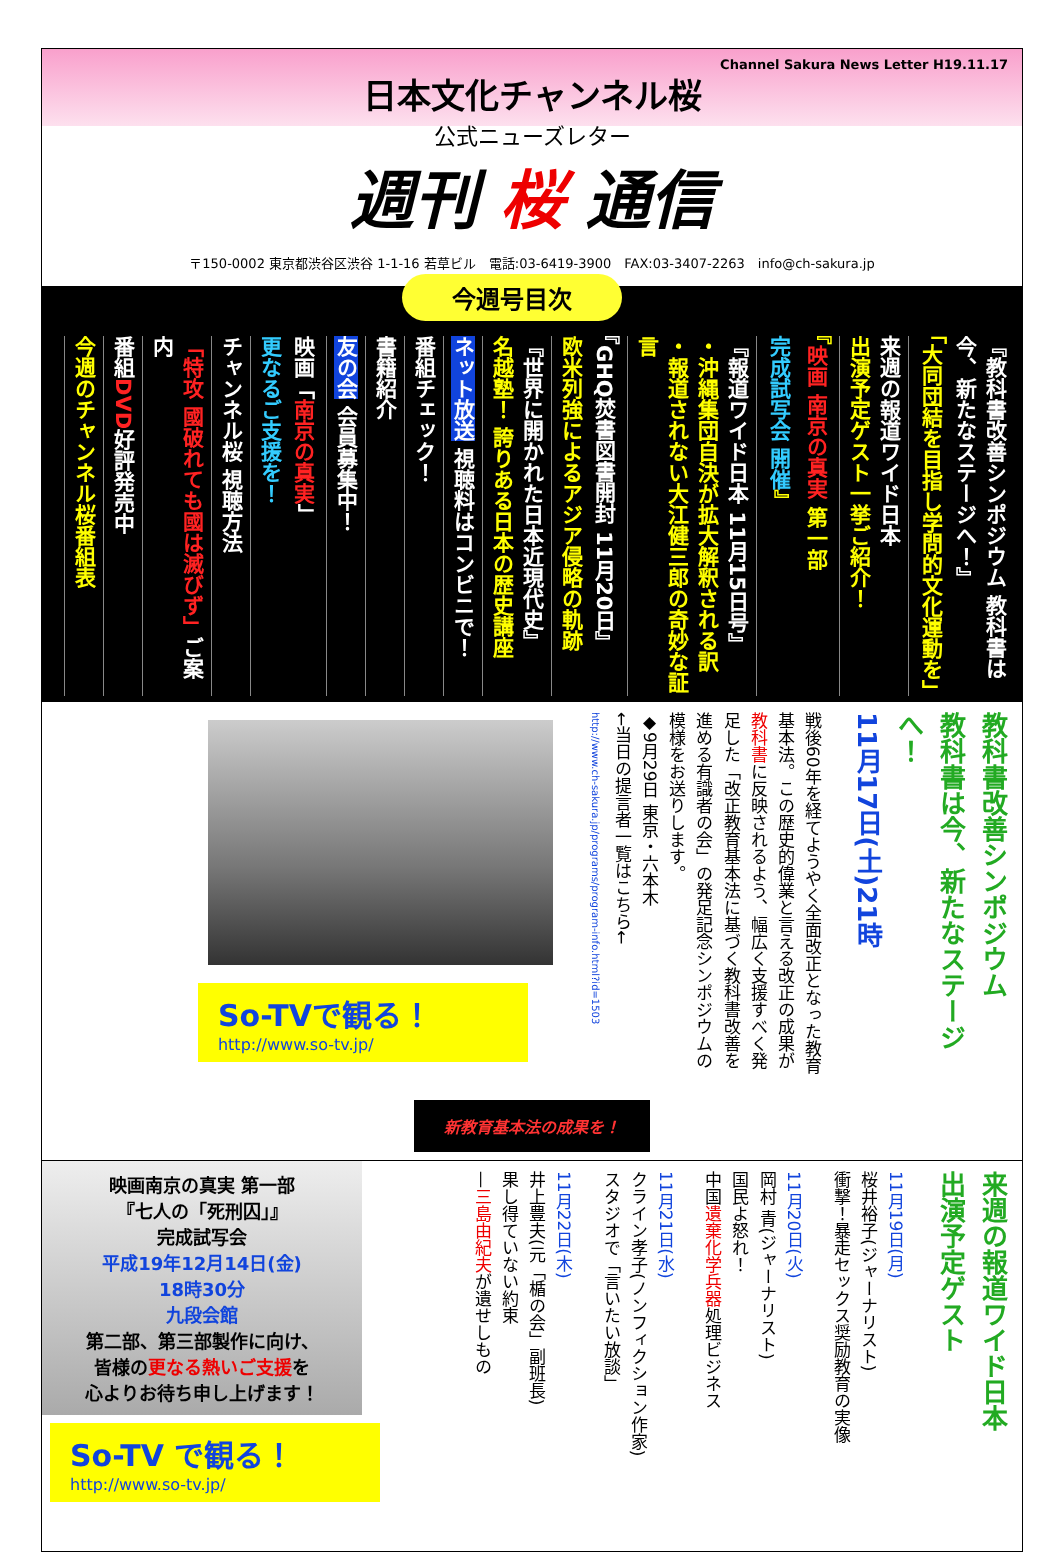Channel Sakura News Letter H19.11.17
日本文化チャンネル桜
公式ニューズレター
週刊 桜 通信
〒150-0002 東京都渋谷区渋谷 1-1-16 若草ビル　電話:03-6419-3900　FAX:03-3407-2263　info@ch-sakura.jp
今週号目次
『教科書改善シンポジウム 教科書は今、新たなステージへ！』
「大同団結を目指し学問的文化運動を」
来週の報道ワイド日本
出演予定ゲスト一挙ご紹介！
『映画 南京の真実 第一部
完成試写会 開催』
『報道ワイド日本 11月15日号』
・沖縄集団自決が拡大解釈される訳
・報道されない大江健三郎の奇妙な証言
『GHQ焚書図書開封 11月20日』
欧米列強によるアジア侵略の軌跡
『世界に開かれた日本近現代史』
名越塾！ 誇りある日本の歴史講座
ネット放送 視聴料はコンビニで！
番組チェック！
書籍紹介
友の会 会員募集中！
映画「南京の真実」
更なるご支援を！
チャンネル桜 視聴方法
「特攻 國破れても國は滅びず」ご案内
番組DVD好評発売中
今週のチャンネル桜番組表
教科書改善シンポジウム
教科書は今、新たなステージへ！
11月17日(土)21時
戦後60年を経てようやく全面改正となった教育基本法。この歴史的偉業と言える改正の成果が教科書に反映されるよう、幅広く支援すべく発足した「改正教育基本法に基づく教科書改善を進める有識者の会」の発足記念シンポジウムの模様をお送りします。
◆9月29日 東京・六本木
←当日の提言者一覧はこちら←
http://www.ch-sakura.jp/programs/program-info.html?id=1503
So-TVで観る！
http://www.so-tv.jp/
新教育基本法の成果を！
来週の報道ワイド日本
出演予定ゲスト
11月19日(月)
桜井裕子(ジャーナリスト)
衝撃！暴走セックス奨励教育の実像
11月20日(火)
岡村 青(ジャーナリスト)
国民よ怒れ！
中国遺棄化学兵器処理ビジネス
11月21日(水)
クライン孝子(ノンフィクション作家)
スタジオで「言いたい放談」
11月22日(木)
井上豊夫(元「楯の会」副班長)
果し得ていない約束
—三島由紀夫が遺せしもの
映画南京の真実 第一部
『七人の「死刑囚」』
完成試写会
平成19年12月14日(金)
18時30分
九段会館
第二部、第三部製作に向け、
皆様の更なる熱いご支援を
心よりお待ち申し上げます！
So-TV で観る！
http://www.so-tv.jp/